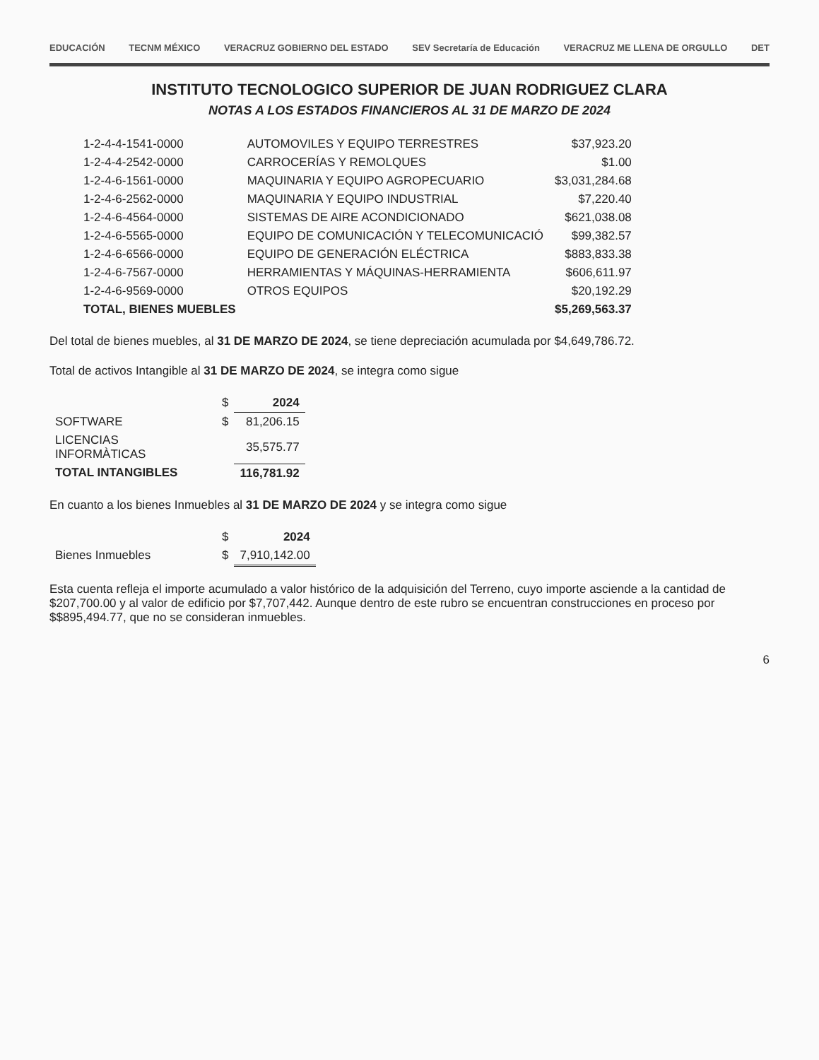EDUCACIÓN TECNM MÉXICO VERACRUZ GOBIERNO DEL ESTADO SEV Secretaría de Educación VERACRUZ ME LLENA DE ORGULLO DET
INSTITUTO TECNOLOGICO SUPERIOR DE JUAN RODRIGUEZ CLARA
NOTAS A LOS ESTADOS FINANCIEROS AL 31 DE MARZO DE 2024
| 1-2-4-4-1541-0000 | AUTOMOVILES Y EQUIPO TERRESTRES | $37,923.20 |
| 1-2-4-4-2542-0000 | CARROCERÍAS Y REMOLQUES | $1.00 |
| 1-2-4-6-1561-0000 | MAQUINARIA Y EQUIPO AGROPECUARIO | $3,031,284.68 |
| 1-2-4-6-2562-0000 | MAQUINARIA Y EQUIPO INDUSTRIAL | $7,220.40 |
| 1-2-4-6-4564-0000 | SISTEMAS DE AIRE ACONDICIONADO | $621,038.08 |
| 1-2-4-6-5565-0000 | EQUIPO DE COMUNICACIÓN Y TELECOMUNICACIÓ | $99,382.57 |
| 1-2-4-6-6566-0000 | EQUIPO DE GENERACIÓN ELÉCTRICA | $883,833.38 |
| 1-2-4-6-7567-0000 | HERRAMIENTAS Y MÁQUINAS-HERRAMIENTA | $606,611.97 |
| 1-2-4-6-9569-0000 | OTROS EQUIPOS | $20,192.29 |
| TOTAL, BIENES MUEBLES | | $5,269,563.37 |
Del total de bienes muebles, al 31 DE MARZO DE 2024, se tiene depreciación acumulada por $4,649,786.72.
Total de activos Intangible al 31 DE MARZO DE 2024, se integra como sigue
| | $ | 2024 |
| SOFTWARE | $ | 81,206.15 |
| LICENCIAS INFORMÀTICAS | | 35,575.77 |
| TOTAL INTANGIBLES | | 116,781.92 |
En cuanto a los bienes Inmuebles al 31 DE MARZO DE 2024 y se integra como sigue
| | $ | 2024 |
| Bienes Inmuebles | $ | 7,910,142.00 |
Esta cuenta refleja el importe acumulado a valor histórico de la adquisición del Terreno, cuyo importe asciende a la cantidad de $207,700.00 y al valor de edificio por $7,707,442. Aunque dentro de este rubro se encuentran construcciones en proceso por $$895,494.77, que no se consideran inmuebles.
6